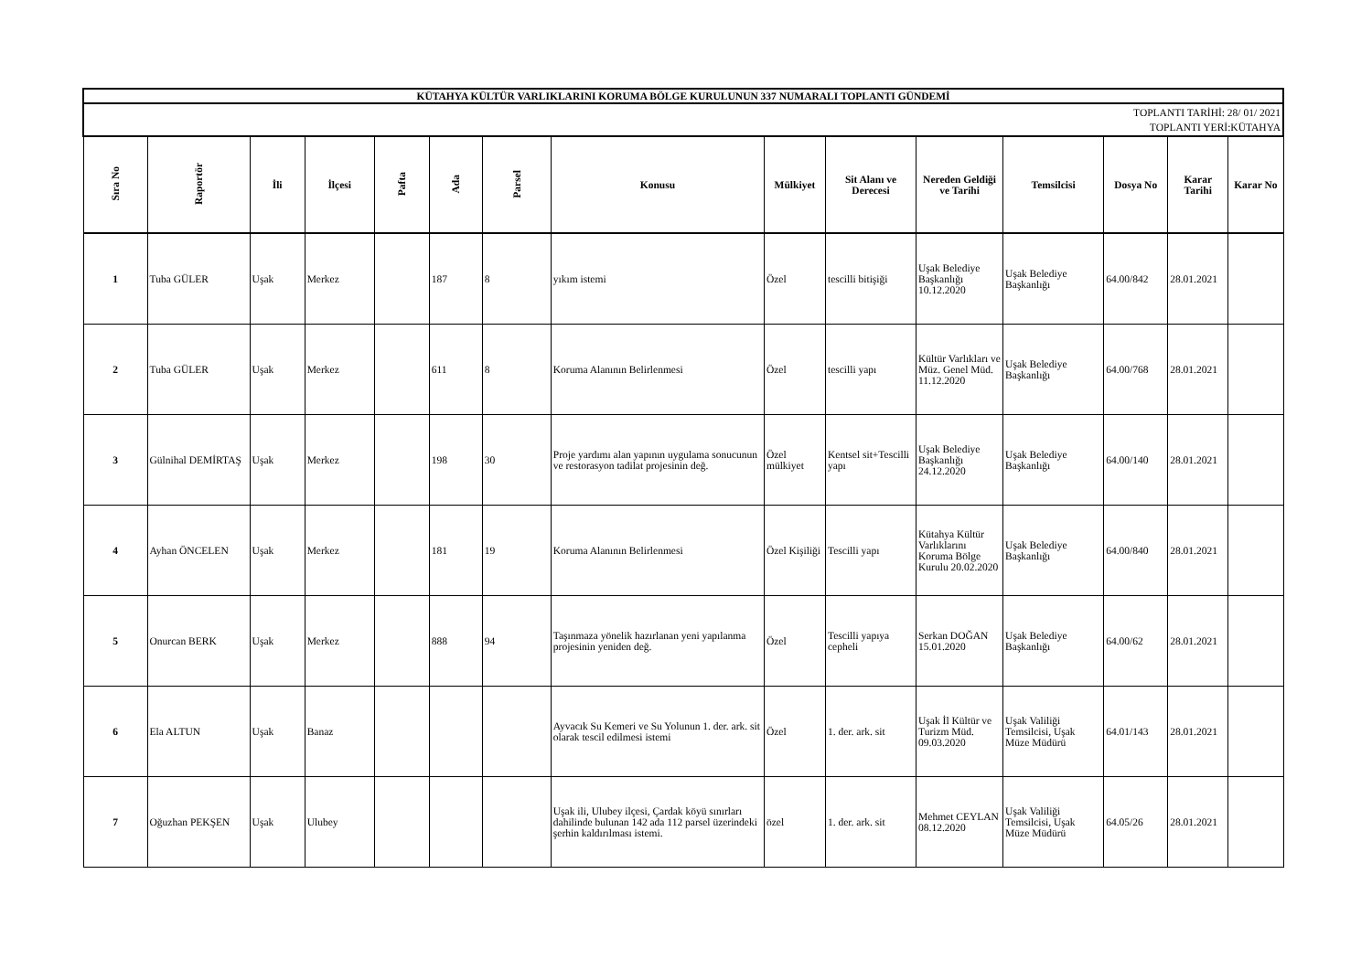| KÜTAHYA KÜLTÜR VARLIKLARINI KORUMA BÖLGE KURULUNUN 337 NUMARALI TOPLANTI GÜNDEMİ | | | | | | | | | | | | | | |
| TOPLANTI TARİHİ: 28/ 01/ 2021 TOPLANTI YERİ:KÜTAHYA | | | | | | | | | | | | | | |
| Sıra No | Raportör | İli | İlçesi | Pafta | Ada | Parsel | Konusu | Mülkiyet | Sit Alanı ve Derecesi | Nereden Geldiği ve Tarihi | Temsilcisi | Dosya No | Karar Tarihi | Karar No |
| 1 | Tuba GÜLER | Uşak | Merkez | | 187 | 8 | yıkım istemi | Özel | tescilli bitişiği | Uşak Belediye Başkanlığı 10.12.2020 | Uşak Belediye Başkanlığı | 64.00/842 | 28.01.2021 | |
| 2 | Tuba GÜLER | Uşak | Merkez | | 611 | 8 | Koruma Alanının Belirlenmesi | Özel | tescilli yapı | Kültür Varlıkları ve Müz. Genel Müd. 11.12.2020 | Uşak Belediye Başkanlığı | 64.00/768 | 28.01.2021 | |
| 3 | Gülnihal DEMİRTAŞ | Uşak | Merkez | | 198 | 30 | Proje yardımı alan yapının uygulama sonucunun ve restorasyon tadilat projesinin değ. | Özel mülkiyet | Kentsel sit+Tescilli yapı | Uşak Belediye Başkanlığı 24.12.2020 | Uşak Belediye Başkanlığı | 64.00/140 | 28.01.2021 | |
| 4 | Ayhan ÖNCELEN | Uşak | Merkez | | 181 | 19 | Koruma Alanının Belirlenmesi | Özel Kişiliği | Tescilli yapı | Kütahya Kültür Varlıklarını Koruma Bölge Kurulu 20.02.2020 | Uşak Belediye Başkanlığı | 64.00/840 | 28.01.2021 | |
| 5 | Onurcan BERK | Uşak | Merkez | | 888 | 94 | Taşınmaza yönelik hazırlanan yeni yapılanma projesinin yeniden değ. | Özel | Tescilli yapıya cepheli | Serkan DOĞAN 15.01.2020 | Uşak Belediye Başkanlığı | 64.00/62 | 28.01.2021 | |
| 6 | Ela ALTUN | Uşak | Banaz | | | | Ayvacık Su Kemeri ve Su Yolunun 1. der. ark. sit olarak tescil edilmesi istemi | Özel | 1. der. ark. sit | Uşak İl Kültür ve Turizm Müd. 09.03.2020 | Uşak Valiliği Temsilcisi, Uşak Müze Müdürü | 64.01/143 | 28.01.2021 | |
| 7 | Oğuzhan PEKŞEN | Uşak | Ulubey | | | | Uşak ili, Ulubey ilçesi, Çardak köyü sınırları dahilinde bulunan 142 ada 112 parsel üzerindeki şerhin kaldırılması istemi. | özel | 1. der. ark. sit | Mehmet CEYLAN 08.12.2020 | Uşak Valiliği Temsilcisi, Uşak Müze Müdürü | 64.05/26 | 28.01.2021 | |